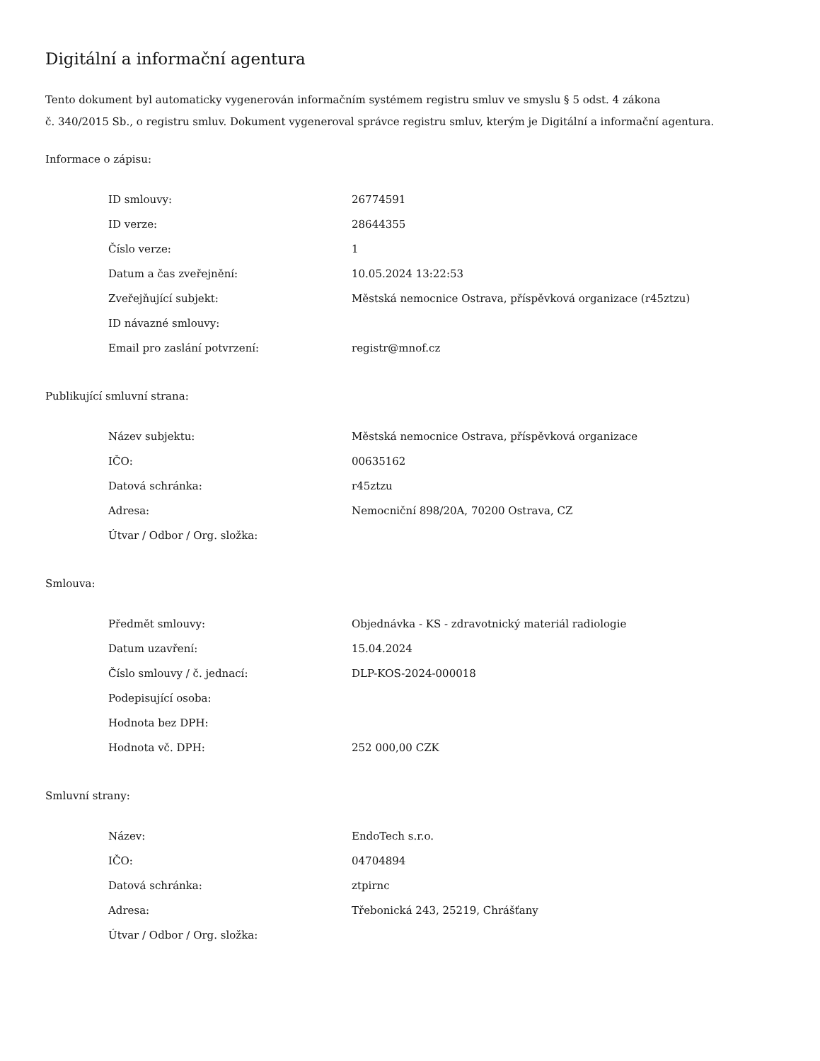Digitální a informační agentura
Tento dokument byl automaticky vygenerován informačním systémem registru smluv ve smyslu § 5 odst. 4 zákona
č. 340/2015 Sb., o registru smluv. Dokument vygeneroval správce registru smluv, kterým je Digitální a informační agentura.
Informace o zápisu:
| ID smlouvy: | 26774591 |
| ID verze: | 28644355 |
| Číslo verze: | 1 |
| Datum a čas zveřejnění: | 10.05.2024 13:22:53 |
| Zveřejňující subjekt: | Městská nemocnice Ostrava, příspěvková organizace (r45ztzu) |
| ID návazné smlouvy: | |
| Email pro zaslání potvrzení: | registr@mnof.cz |
Publikující smluvní strana:
| Název subjektu: | Městská nemocnice Ostrava, příspěvková organizace |
| IČO: | 00635162 |
| Datová schránka: | r45ztzu |
| Adresa: | Nemocniční 898/20A, 70200 Ostrava, CZ |
| Útvar / Odbor / Org. složka: | |
Smlouva:
| Předmět smlouvy: | Objednávka - KS - zdravotnický materiál radiologie |
| Datum uzavření: | 15.04.2024 |
| Číslo smlouvy / č. jednací: | DLP-KOS-2024-000018 |
| Podepisující osoba: | |
| Hodnota bez DPH: | |
| Hodnota vč. DPH: | 252 000,00 CZK |
Smluvní strany:
| Název: | EndoTech s.r.o. |
| IČO: | 04704894 |
| Datová schránka: | ztpirnc |
| Adresa: | Třebonická 243, 25219, Chrášťany |
| Útvar / Odbor / Org. složka: | |